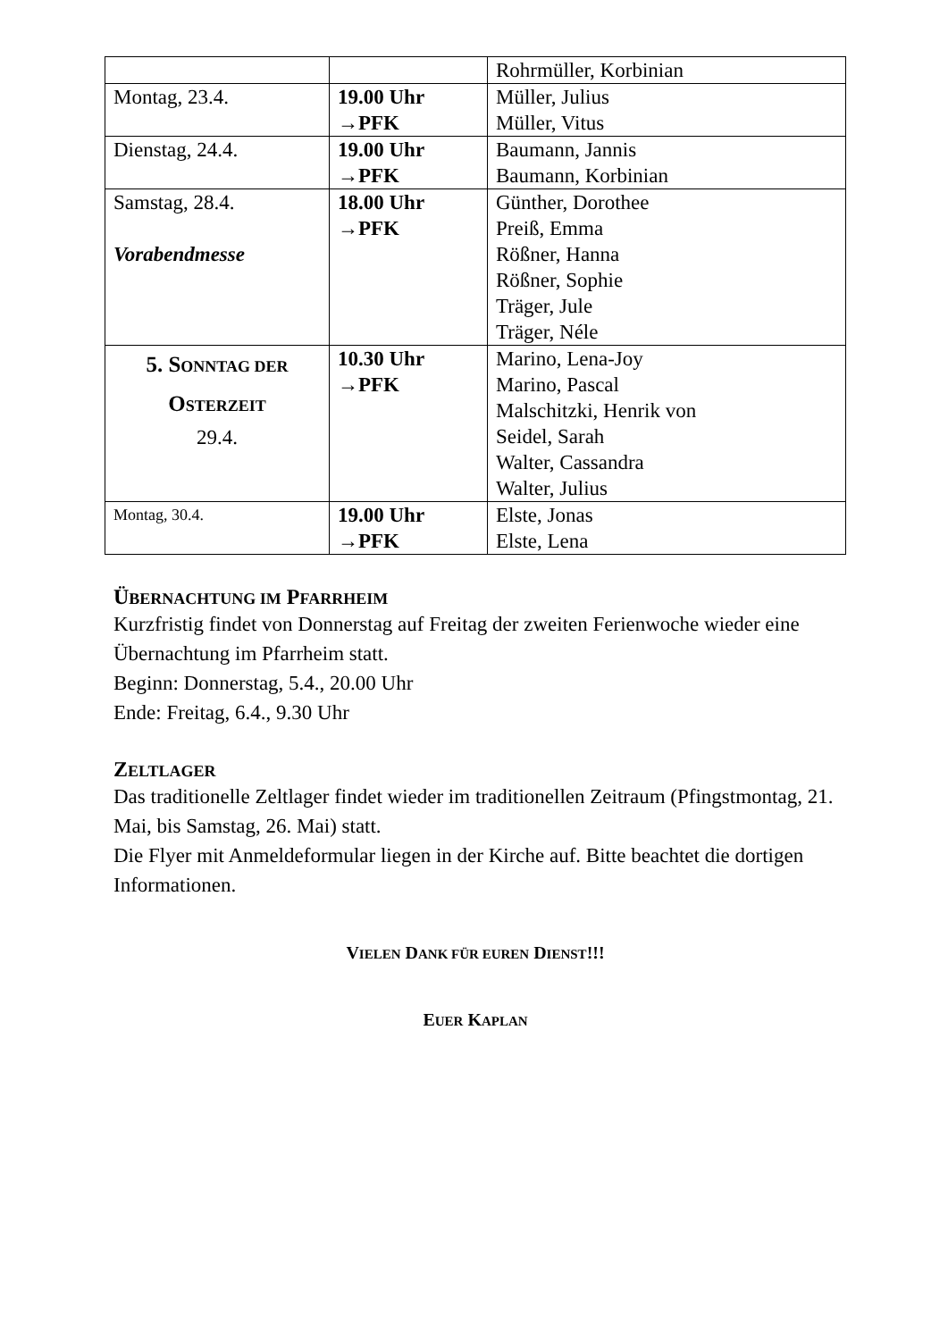| | | Rohrmüller, Korbinian |
| Montag, 23.4. | 19.00 Uhr →PFK | Müller, Julius Müller, Vitus |
| Dienstag, 24.4. | 19.00 Uhr →PFK | Baumann, Jannis Baumann, Korbinian |
| Samstag, 28.4. Vorabendmesse | 18.00 Uhr →PFK | Günther, Dorothee Preiß, Emma Rößner, Hanna Rößner, Sophie Träger, Jule Träger, Néle |
| 5. S ONNTAG DER O STERZEIT 29.4. | 10.30 Uhr →PFK | Marino, Lena-Joy Marino, Pascal Malschitzki, Henrik von Seidel, Sarah Walter, Cassandra Walter, Julius |
| Montag, 30.4. | 19.00 Uhr →PFK | Elste, Jonas Elste, Lena |
ÜBERNACHTUNG IM PFARRHEIM
Kurzfristig findet von Donnerstag auf Freitag der zweiten Ferienwoche wieder eine Übernachtung im Pfarrheim statt.
Beginn: Donnerstag, 5.4., 20.00 Uhr
Ende: Freitag, 6.4., 9.30 Uhr
ZELTLAGER
Das traditionelle Zeltlager findet wieder im traditionellen Zeitraum (Pfingstmontag, 21. Mai, bis Samstag, 26. Mai) statt.
Die Flyer mit Anmeldeformular liegen in der Kirche auf. Bitte beachtet die dortigen Informationen.
VIELEN DANK FÜR EUREN DIENST!!!
EUER KAPLAN